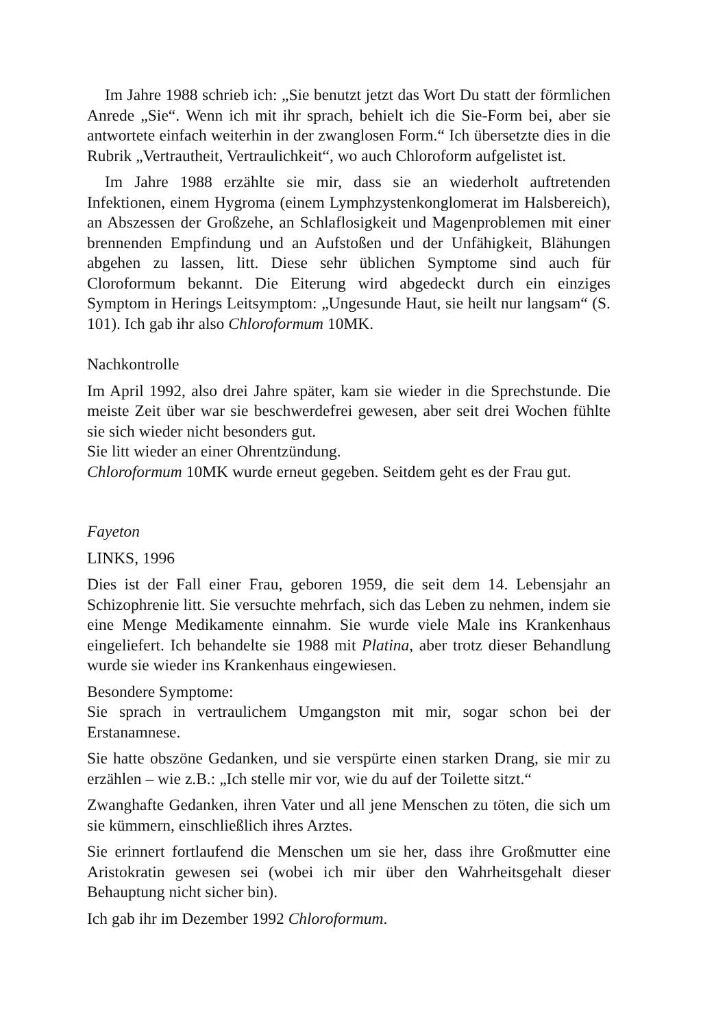Im Jahre 1988 schrieb ich: „Sie benutzt jetzt das Wort Du statt der förmlichen Anrede „Sie“. Wenn ich mit ihr sprach, behielt ich die Sie-Form bei, aber sie antwortete einfach weiterhin in der zwanglosen Form.“ Ich übersetzte dies in die Rubrik „Vertrautheit, Vertraulichkeit“, wo auch Chloroform aufgelistet ist.
Im Jahre 1988 erzählte sie mir, dass sie an wiederholt auftretenden Infektionen, einem Hygroma (einem Lymphzystenkonglomerat im Halsbereich), an Abszessen der Großzehe, an Schlaflosigkeit und Magenproblemen mit einer brennenden Empfindung und an Aufstoßen und der Unfähigkeit, Blähungen abgehen zu lassen, litt. Diese sehr üblichen Symptome sind auch für Cloroformum bekannt. Die Eiterung wird abgedeckt durch ein einziges Symptom in Herings Leitsymptom: „Ungesunde Haut, sie heilt nur langsam“ (S. 101). Ich gab ihr also Chloroformum 10MK.
Nachkontrolle
Im April 1992, also drei Jahre später, kam sie wieder in die Sprechstunde. Die meiste Zeit über war sie beschwerdefrei gewesen, aber seit drei Wochen fühlte sie sich wieder nicht besonders gut.
Sie litt wieder an einer Ohrentzündung.
Chloroformum 10MK wurde erneut gegeben. Seitdem geht es der Frau gut.
Fayeton
LINKS, 1996
Dies ist der Fall einer Frau, geboren 1959, die seit dem 14. Lebensjahr an Schizophrenie litt. Sie versuchte mehrfach, sich das Leben zu nehmen, indem sie eine Menge Medikamente einnahm. Sie wurde viele Male ins Krankenhaus eingeliefert. Ich behandelte sie 1988 mit Platina, aber trotz dieser Behandlung wurde sie wieder ins Krankenhaus eingewiesen.
Besondere Symptome:
Sie sprach in vertraulichem Umgangston mit mir, sogar schon bei der Erstanamnese.
Sie hatte obszöne Gedanken, und sie verspürte einen starken Drang, sie mir zu erzählen – wie z.B.: „Ich stelle mir vor, wie du auf der Toilette sitzt.“
Zwanghafte Gedanken, ihren Vater und all jene Menschen zu töten, die sich um sie kümmern, einschließlich ihres Arztes.
Sie erinnert fortlaufend die Menschen um sie her, dass ihre Großmutter eine Aristokratin gewesen sei (wobei ich mir über den Wahrheitsgehalt dieser Behauptung nicht sicher bin).
Ich gab ihr im Dezember 1992 Chloroformum.